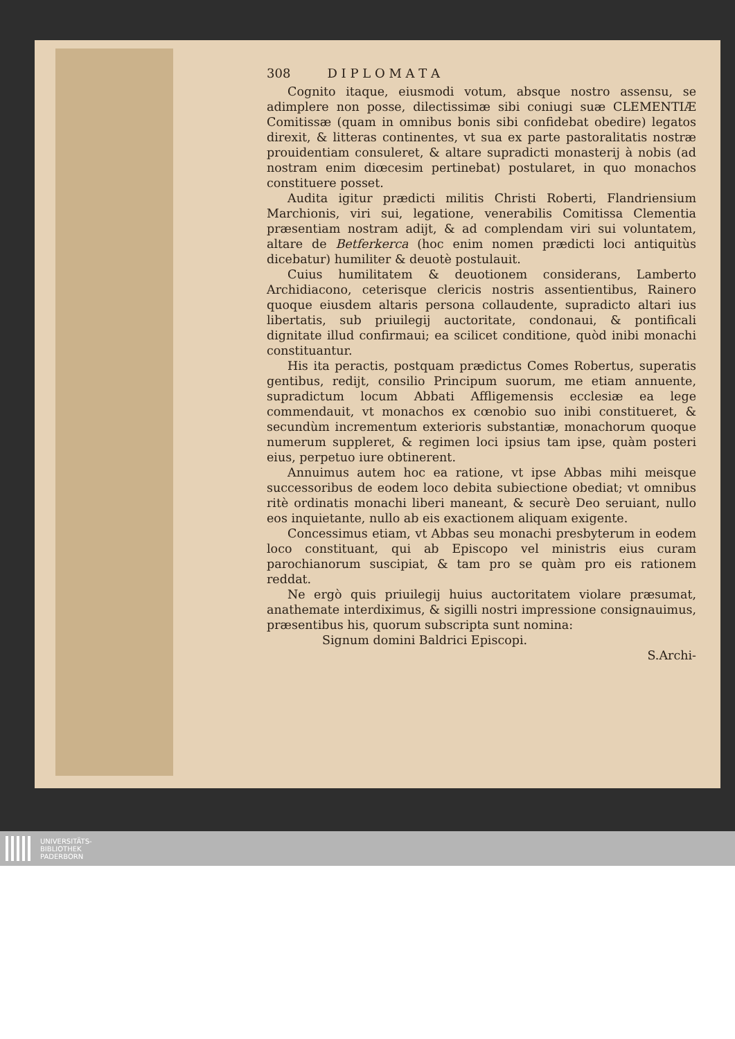308 D I P L O M A T A
Cognito itaque, eiusmodi votum, absque nostro assensu, se adimplere non posse, dilectissimæ sibi coniugi suæ CLEMENTIÆ Comitissæ (quam in omnibus bonis sibi confidebat obedire) legatos direxit, & litteras continentes, vt sua ex parte pastoralitatis nostræ prouidentiam consuleret, & altare supradicti monasterij à nobis (ad nostram enim diœcesim pertinebat) postularet, in quo monachos constituere posset.
Audita igitur prædicti militis Christi Roberti, Flandriensium Marchionis, viri sui, legatione, venerabilis Comitissa Clementia præsentiam nostram adijt, & ad complendam viri sui voluntatem, altare de Betferkerca (hoc enim nomen prædicti loci antiquitùs dicebatur) humiliter & deuotè postulauit.
Cuius humilitatem & deuotionem considerans, Lamberto Archidiacono, ceterisque clericis nostris assentientibus, Rainero quoque eiusdem altaris persona collaudente, supradicto altari ius libertatis, sub priuilegij auctoritate, condonaui, & pontificali dignitate illud confirmaui; ea scilicet conditione, quòd inibi monachi constituantur.
His ita peractis, postquam prædictus Comes Robertus, superatis gentibus, redijt, consilio Principum suorum, me etiam annuente, supradictum locum Abbati Affligemensis ecclesiæ ea lege commendauit, vt monachos ex cœnobio suo inibi constitueret, & secundùm incrementum exterioris substantiæ, monachorum quoque numerum suppleret, & regimen loci ipsius tam ipse, quàm posteri eius, perpetuo iure obtinerent.
Annuimus autem hoc ea ratione, vt ipse Abbas mihi meisque successoribus de eodem loco debita subiectione obediat; vt omnibus ritè ordinatis monachi liberi maneant, & securè Deo seruiant, nullo eos inquietante, nullo ab eis exactionem aliquam exigente.
Concessimus etiam, vt Abbas seu monachi presbyterum in eodem loco constituant, qui ab Episcopo vel ministris eius curam parochianorum suscipiat, & tam pro se quàm pro eis rationem reddat.
Ne ergò quis priuilegij huius auctoritatem violare præsumat, anathemate interdiximus, & sigilli nostri impressione consignauimus, præsentibus his, quorum subscripta sunt nomina:
Signum domini Baldrici Episcopi.
S.Archi-
UNIVERSITÄTS-
BIBLIOTHEK
PADERBORN